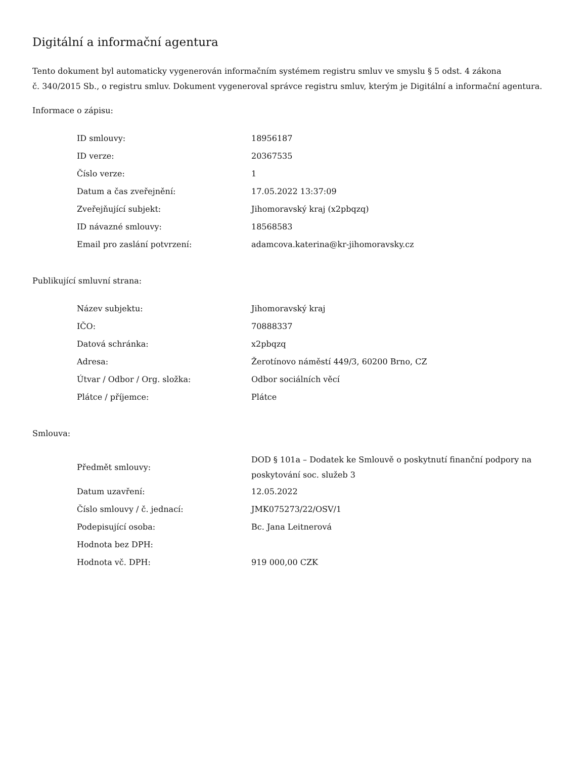Digitální a informační agentura
Tento dokument byl automaticky vygenerován informačním systémem registru smluv ve smyslu § 5 odst. 4 zákona
č. 340/2015 Sb., o registru smluv. Dokument vygeneroval správce registru smluv, kterým je Digitální a informační agentura.
Informace o zápisu:
| ID smlouvy: | 18956187 |
| ID verze: | 20367535 |
| Číslo verze: | 1 |
| Datum a čas zveřejnění: | 17.05.2022 13:37:09 |
| Zveřejňující subjekt: | Jihomoravský kraj (x2pbqzq) |
| ID návazné smlouvy: | 18568583 |
| Email pro zaslání potvrzení: | adamcova.katerina@kr-jihomoravsky.cz |
Publikující smluvní strana:
| Název subjektu: | Jihomoravský kraj |
| IČO: | 70888337 |
| Datová schránka: | x2pbqzq |
| Adresa: | Žerotínovo náměstí 449/3, 60200 Brno, CZ |
| Útvar / Odbor / Org. složka: | Odbor sociálních věcí |
| Plátce / příjemce: | Plátce |
Smlouva:
| Předmět smlouvy: | DOD § 101a – Dodatek ke Smlouvě o poskytnutí finanční podpory na poskytování soc. služeb 3 |
| Datum uzavření: | 12.05.2022 |
| Číslo smlouvy / č. jednací: | JMK075273/22/OSV/1 |
| Podepisující osoba: | Bc. Jana Leitnerová |
| Hodnota bez DPH: | |
| Hodnota vč. DPH: | 919 000,00 CZK |